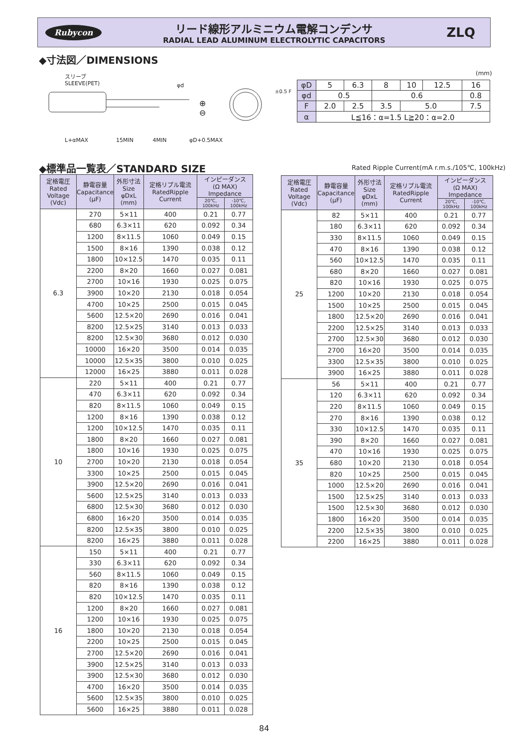Rubycon
リード線形アルミニウム電解コンデンサ
RADIAL LEAD ALUMINUM ELECTROLYTIC CAPACITORS
ZLQ
◆寸法図／DIMENSIONS
スリーブ
SLEEVE(PET)
φd
⊕
⊖
L+αMAX 15MIN 4MIN φD+0.5MAX
±0.5 F
(mm)
| φD | 5 | 6.3 | 8 | 10 | 12.5 | 16 |
| φd | 0.5 | | 0.6 | | | 0.8 |
| F | 2.0 | 2.5 | 3.5 | 5.0 | | 7.5 |
| α | L≦16：α=1.5 L≧20：α=2.0 | | | | | |
◆標準品一覧表／STANDARD SIZE
Rated Ripple Current(mA r.m.s./105℃, 100kHz)
| 定格電圧 Rated Voltage (Vdc) | 静電容量 Capacitance (μF) | 外形寸法 Size φDxL (mm) | 定格リプル電流 RatedRipple Current | インピーダンス (Ω MAX) Impedance | |
| --- | --- | --- | --- | --- | --- |
| | | | | 20℃, 100kHz | -10℃, 100kHz |
| 6.3 | 270 | 5×11 | 400 | 0.21 | 0.77 |
| | 680 | 6.3×11 | 620 | 0.092 | 0.34 |
| | 1200 | 8×11.5 | 1060 | 0.049 | 0.15 |
| | 1500 | 8×16 | 1390 | 0.038 | 0.12 |
| | 1800 | 10×12.5 | 1470 | 0.035 | 0.11 |
| | 2200 | 8×20 | 1660 | 0.027 | 0.081 |
| | 2700 | 10×16 | 1930 | 0.025 | 0.075 |
| | 3900 | 10×20 | 2130 | 0.018 | 0.054 |
| | 4700 | 10×25 | 2500 | 0.015 | 0.045 |
| | 5600 | 12.5×20 | 2690 | 0.016 | 0.041 |
| | 8200 | 12.5×25 | 3140 | 0.013 | 0.033 |
| | 8200 | 12.5×30 | 3680 | 0.012 | 0.030 |
| | 10000 | 16×20 | 3500 | 0.014 | 0.035 |
| | 10000 | 12.5×35 | 3800 | 0.010 | 0.025 |
| | 12000 | 16×25 | 3880 | 0.011 | 0.028 |
| 10 | 220 | 5×11 | 400 | 0.21 | 0.77 |
| | 470 | 6.3×11 | 620 | 0.092 | 0.34 |
| | 820 | 8×11.5 | 1060 | 0.049 | 0.15 |
| | 1200 | 8×16 | 1390 | 0.038 | 0.12 |
| | 1200 | 10×12.5 | 1470 | 0.035 | 0.11 |
| | 1800 | 8×20 | 1660 | 0.027 | 0.081 |
| | 1800 | 10×16 | 1930 | 0.025 | 0.075 |
| | 2700 | 10×20 | 2130 | 0.018 | 0.054 |
| | 3300 | 10×25 | 2500 | 0.015 | 0.045 |
| | 3900 | 12.5×20 | 2690 | 0.016 | 0.041 |
| | 5600 | 12.5×25 | 3140 | 0.013 | 0.033 |
| | 6800 | 12.5×30 | 3680 | 0.012 | 0.030 |
| | 6800 | 16×20 | 3500 | 0.014 | 0.035 |
| | 8200 | 12.5×35 | 3800 | 0.010 | 0.025 |
| | 8200 | 16×25 | 3880 | 0.011 | 0.028 |
| 16 | 150 | 5×11 | 400 | 0.21 | 0.77 |
| | 330 | 6.3×11 | 620 | 0.092 | 0.34 |
| | 560 | 8×11.5 | 1060 | 0.049 | 0.15 |
| | 820 | 8×16 | 1390 | 0.038 | 0.12 |
| | 820 | 10×12.5 | 1470 | 0.035 | 0.11 |
| | 1200 | 8×20 | 1660 | 0.027 | 0.081 |
| | 1200 | 10×16 | 1930 | 0.025 | 0.075 |
| | 1800 | 10×20 | 2130 | 0.018 | 0.054 |
| | 2200 | 10×25 | 2500 | 0.015 | 0.045 |
| | 2700 | 12.5×20 | 2690 | 0.016 | 0.041 |
| | 3900 | 12.5×25 | 3140 | 0.013 | 0.033 |
| | 3900 | 12.5×30 | 3680 | 0.012 | 0.030 |
| | 4700 | 16×20 | 3500 | 0.014 | 0.035 |
| | 5600 | 12.5×35 | 3800 | 0.010 | 0.025 |
| | 5600 | 16×25 | 3880 | 0.011 | 0.028 |
| 定格電圧 Rated Voltage (Vdc) | 静電容量 Capacitance (μF) | 外形寸法 Size φDxL (mm) | 定格リプル電流 RatedRipple Current | インピーダンス (Ω MAX) Impedance | |
| --- | --- | --- | --- | --- | --- |
| | | | | 20℃, 100kHz | -10℃, 100kHz |
| 25 | 82 | 5×11 | 400 | 0.21 | 0.77 |
| | 180 | 6.3×11 | 620 | 0.092 | 0.34 |
| | 330 | 8×11.5 | 1060 | 0.049 | 0.15 |
| | 470 | 8×16 | 1390 | 0.038 | 0.12 |
| | 560 | 10×12.5 | 1470 | 0.035 | 0.11 |
| | 680 | 8×20 | 1660 | 0.027 | 0.081 |
| | 820 | 10×16 | 1930 | 0.025 | 0.075 |
| | 1200 | 10×20 | 2130 | 0.018 | 0.054 |
| | 1500 | 10×25 | 2500 | 0.015 | 0.045 |
| | 1800 | 12.5×20 | 2690 | 0.016 | 0.041 |
| | 2200 | 12.5×25 | 3140 | 0.013 | 0.033 |
| | 2700 | 12.5×30 | 3680 | 0.012 | 0.030 |
| | 2700 | 16×20 | 3500 | 0.014 | 0.035 |
| | 3300 | 12.5×35 | 3800 | 0.010 | 0.025 |
| | 3900 | 16×25 | 3880 | 0.011 | 0.028 |
| 35 | 56 | 5×11 | 400 | 0.21 | 0.77 |
| | 120 | 6.3×11 | 620 | 0.092 | 0.34 |
| | 220 | 8×11.5 | 1060 | 0.049 | 0.15 |
| | 270 | 8×16 | 1390 | 0.038 | 0.12 |
| | 330 | 10×12.5 | 1470 | 0.035 | 0.11 |
| | 390 | 8×20 | 1660 | 0.027 | 0.081 |
| | 470 | 10×16 | 1930 | 0.025 | 0.075 |
| | 680 | 10×20 | 2130 | 0.018 | 0.054 |
| | 820 | 10×25 | 2500 | 0.015 | 0.045 |
| | 1000 | 12.5×20 | 2690 | 0.016 | 0.041 |
| | 1500 | 12.5×25 | 3140 | 0.013 | 0.033 |
| | 1500 | 12.5×30 | 3680 | 0.012 | 0.030 |
| | 1800 | 16×20 | 3500 | 0.014 | 0.035 |
| | 2200 | 12.5×35 | 3800 | 0.010 | 0.025 |
| | 2200 | 16×25 | 3880 | 0.011 | 0.028 |
84